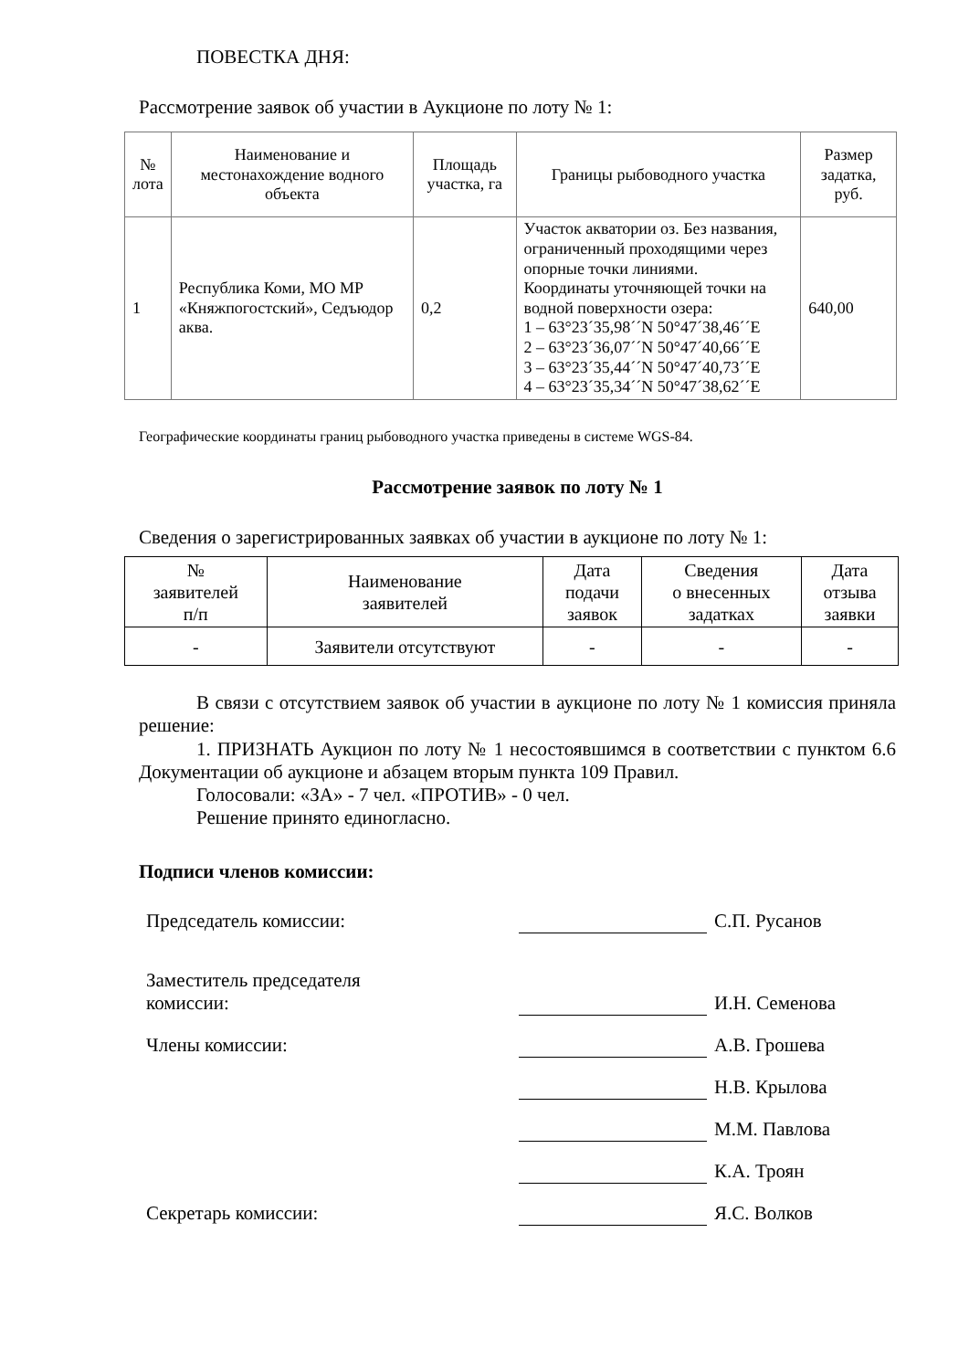ПОВЕСТКА ДНЯ:
Рассмотрение заявок об участии в Аукционе по лоту № 1:
| № лота | Наименование и местонахождение водного объекта | Площадь участка, га | Границы рыбоводного участка | Размер задатка, руб. |
| --- | --- | --- | --- | --- |
| 1 | Республика Коми, МО МР «Княжпогостский», Седъюдор аква. | 0,2 | Участок акватории оз. Без названия, ограниченный проходящими через опорные точки линиями. Координаты уточняющей точки на водной поверхности озера: 1 – 63°23´35,98´´N 50°47´38,46´´E 2 – 63°23´36,07´´N 50°47´40,66´´E 3 – 63°23´35,44´´N 50°47´40,73´´E 4 – 63°23´35,34´´N 50°47´38,62´´E | 640,00 |
Географические координаты границ рыбоводного участка приведены в системе WGS-84.
Рассмотрение заявок по лоту № 1
Сведения о зарегистрированных заявках об участии в аукционе по лоту № 1:
| № заявителей п/п | Наименование заявителей | Дата подачи заявок | Сведения о внесенных задатках | Дата отзыва заявки |
| --- | --- | --- | --- | --- |
| - | Заявители отсутствуют | - | - | - |
В связи с отсутствием заявок об участии в аукционе по лоту № 1 комиссия приняла решение:
1. ПРИЗНАТЬ Аукцион по лоту № 1 несостоявшимся в соответствии с пунктом 6.6 Документации об аукционе и абзацем вторым пункта 109 Правил.
Голосовали: «ЗА» - 7 чел. «ПРОТИВ» - 0 чел.
Решение принято единогласно.
Подписи членов комиссии:
| Председатель комиссии: | | С.П. Русанов |
| Заместитель председателя комиссии: | | И.Н. Семенова |
| Члены комиссии: | | А.В. Грошева |
| | | Н.В. Крылова |
| | | М.М. Павлова |
| | | К.А. Троян |
| Секретарь комиссии: | | Я.С. Волков |